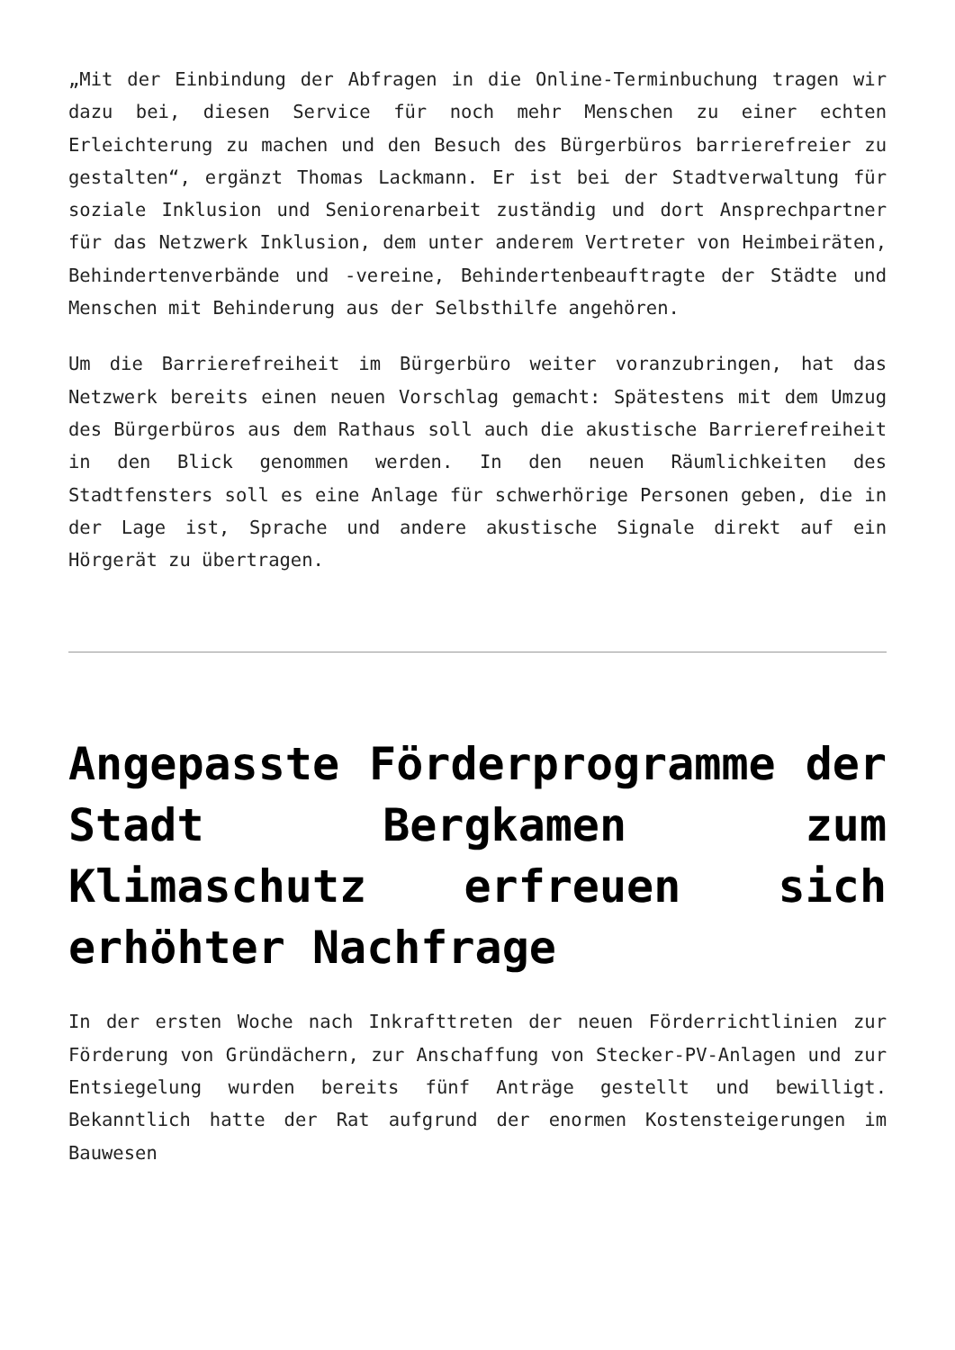„Mit der Einbindung der Abfragen in die Online-Terminbuchung tragen wir dazu bei, diesen Service für noch mehr Menschen zu einer echten Erleichterung zu machen und den Besuch des Bürgerbüros barrierefreier zu gestalten“, ergänzt Thomas Lackmann. Er ist bei der Stadtverwaltung für soziale Inklusion und Seniorenarbeit zuständig und dort Ansprechpartner für das Netzwerk Inklusion, dem unter anderem Vertreter von Heimbeiräten, Behindertenverbände und -vereine, Behindertenbeauftragte der Städte und Menschen mit Behinderung aus der Selbsthilfe angehören.
Um die Barrierefreiheit im Bürgerbüro weiter voranzubringen, hat das Netzwerk bereits einen neuen Vorschlag gemacht: Spätestens mit dem Umzug des Bürgerbüros aus dem Rathaus soll auch die akustische Barrierefreiheit in den Blick genommen werden. In den neuen Räumlichkeiten des Stadtfensters soll es eine Anlage für schwerhörige Personen geben, die in der Lage ist, Sprache und andere akustische Signale direkt auf ein Hörgerät zu übertragen.
Angepasste Förderprogramme der Stadt Bergkamen zum Klimaschutz erfreuen sich erhöhter Nachfrage
In der ersten Woche nach Inkrafttreten der neuen Förderrichtlinien zur Förderung von Gründächern, zur Anschaffung von Stecker-PV-Anlagen und zur Entsiegelung wurden bereits fünf Anträge gestellt und bewilligt. Bekanntlich hatte der Rat aufgrund der enormen Kostensteigerungen im Bauwesen